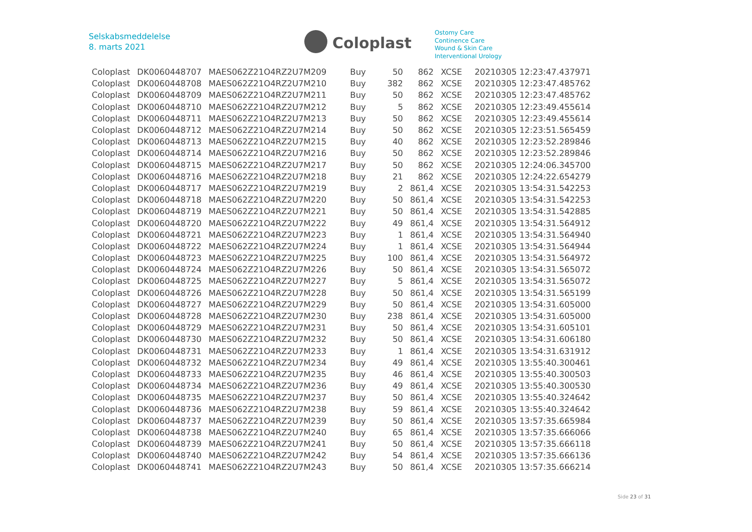Selskabsmeddelelse
8. marts 2021
Coloplast
Ostomy Care
Continence Care
Wound & Skin Care
Interventional Urology
| Coloplast | DK0060448707 | MAES062Z21O4RZ2U7M209 | Buy | 50 | 862 | XCSE | 20210305 12:23:47.437971 |
| Coloplast | DK0060448708 | MAES062Z21O4RZ2U7M210 | Buy | 382 | 862 | XCSE | 20210305 12:23:47.485762 |
| Coloplast | DK0060448709 | MAES062Z21O4RZ2U7M211 | Buy | 50 | 862 | XCSE | 20210305 12:23:47.485762 |
| Coloplast | DK0060448710 | MAES062Z21O4RZ2U7M212 | Buy | 5 | 862 | XCSE | 20210305 12:23:49.455614 |
| Coloplast | DK0060448711 | MAES062Z21O4RZ2U7M213 | Buy | 50 | 862 | XCSE | 20210305 12:23:49.455614 |
| Coloplast | DK0060448712 | MAES062Z21O4RZ2U7M214 | Buy | 50 | 862 | XCSE | 20210305 12:23:51.565459 |
| Coloplast | DK0060448713 | MAES062Z21O4RZ2U7M215 | Buy | 40 | 862 | XCSE | 20210305 12:23:52.289846 |
| Coloplast | DK0060448714 | MAES062Z21O4RZ2U7M216 | Buy | 50 | 862 | XCSE | 20210305 12:23:52.289846 |
| Coloplast | DK0060448715 | MAES062Z21O4RZ2U7M217 | Buy | 50 | 862 | XCSE | 20210305 12:24:06.345700 |
| Coloplast | DK0060448716 | MAES062Z21O4RZ2U7M218 | Buy | 21 | 862 | XCSE | 20210305 12:24:22.654279 |
| Coloplast | DK0060448717 | MAES062Z21O4RZ2U7M219 | Buy | 2 | 861,4 | XCSE | 20210305 13:54:31.542253 |
| Coloplast | DK0060448718 | MAES062Z21O4RZ2U7M220 | Buy | 50 | 861,4 | XCSE | 20210305 13:54:31.542253 |
| Coloplast | DK0060448719 | MAES062Z21O4RZ2U7M221 | Buy | 50 | 861,4 | XCSE | 20210305 13:54:31.542885 |
| Coloplast | DK0060448720 | MAES062Z21O4RZ2U7M222 | Buy | 49 | 861,4 | XCSE | 20210305 13:54:31.564912 |
| Coloplast | DK0060448721 | MAES062Z21O4RZ2U7M223 | Buy | 1 | 861,4 | XCSE | 20210305 13:54:31.564940 |
| Coloplast | DK0060448722 | MAES062Z21O4RZ2U7M224 | Buy | 1 | 861,4 | XCSE | 20210305 13:54:31.564944 |
| Coloplast | DK0060448723 | MAES062Z21O4RZ2U7M225 | Buy | 100 | 861,4 | XCSE | 20210305 13:54:31.564972 |
| Coloplast | DK0060448724 | MAES062Z21O4RZ2U7M226 | Buy | 50 | 861,4 | XCSE | 20210305 13:54:31.565072 |
| Coloplast | DK0060448725 | MAES062Z21O4RZ2U7M227 | Buy | 5 | 861,4 | XCSE | 20210305 13:54:31.565072 |
| Coloplast | DK0060448726 | MAES062Z21O4RZ2U7M228 | Buy | 50 | 861,4 | XCSE | 20210305 13:54:31.565199 |
| Coloplast | DK0060448727 | MAES062Z21O4RZ2U7M229 | Buy | 50 | 861,4 | XCSE | 20210305 13:54:31.605000 |
| Coloplast | DK0060448728 | MAES062Z21O4RZ2U7M230 | Buy | 238 | 861,4 | XCSE | 20210305 13:54:31.605000 |
| Coloplast | DK0060448729 | MAES062Z21O4RZ2U7M231 | Buy | 50 | 861,4 | XCSE | 20210305 13:54:31.605101 |
| Coloplast | DK0060448730 | MAES062Z21O4RZ2U7M232 | Buy | 50 | 861,4 | XCSE | 20210305 13:54:31.606180 |
| Coloplast | DK0060448731 | MAES062Z21O4RZ2U7M233 | Buy | 1 | 861,4 | XCSE | 20210305 13:54:31.631912 |
| Coloplast | DK0060448732 | MAES062Z21O4RZ2U7M234 | Buy | 49 | 861,4 | XCSE | 20210305 13:55:40.300461 |
| Coloplast | DK0060448733 | MAES062Z21O4RZ2U7M235 | Buy | 46 | 861,4 | XCSE | 20210305 13:55:40.300503 |
| Coloplast | DK0060448734 | MAES062Z21O4RZ2U7M236 | Buy | 49 | 861,4 | XCSE | 20210305 13:55:40.300530 |
| Coloplast | DK0060448735 | MAES062Z21O4RZ2U7M237 | Buy | 50 | 861,4 | XCSE | 20210305 13:55:40.324642 |
| Coloplast | DK0060448736 | MAES062Z21O4RZ2U7M238 | Buy | 59 | 861,4 | XCSE | 20210305 13:55:40.324642 |
| Coloplast | DK0060448737 | MAES062Z21O4RZ2U7M239 | Buy | 50 | 861,4 | XCSE | 20210305 13:57:35.665984 |
| Coloplast | DK0060448738 | MAES062Z21O4RZ2U7M240 | Buy | 65 | 861,4 | XCSE | 20210305 13:57:35.666066 |
| Coloplast | DK0060448739 | MAES062Z21O4RZ2U7M241 | Buy | 50 | 861,4 | XCSE | 20210305 13:57:35.666118 |
| Coloplast | DK0060448740 | MAES062Z21O4RZ2U7M242 | Buy | 54 | 861,4 | XCSE | 20210305 13:57:35.666136 |
| Coloplast | DK0060448741 | MAES062Z21O4RZ2U7M243 | Buy | 50 | 861,4 | XCSE | 20210305 13:57:35.666214 |
Side 23 of 31